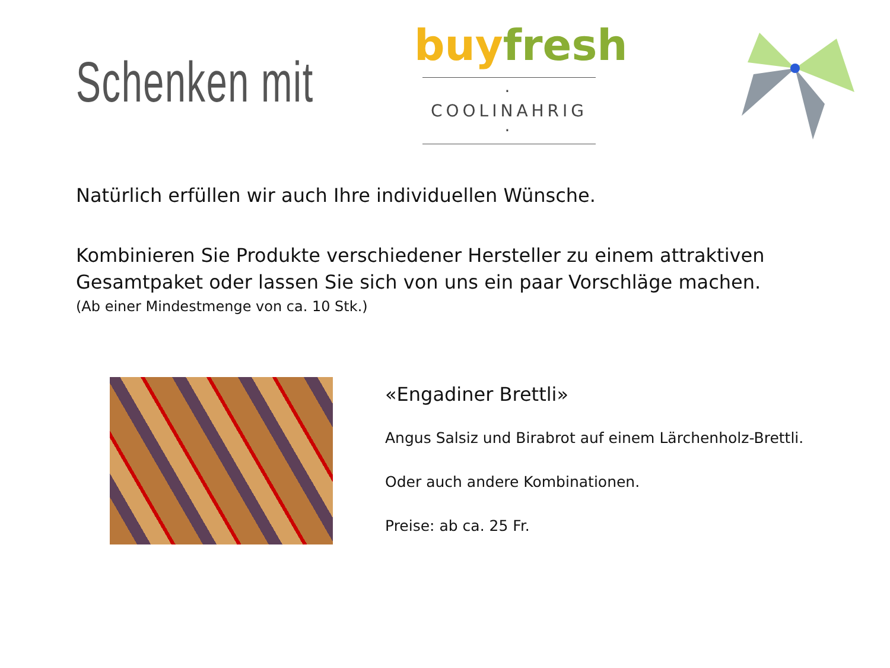Schenken mit
buy fresh
· COOLINAHRIG ·
Natürlich erfüllen wir auch Ihre individuellen Wünsche.
Kombinieren Sie Produkte verschiedener Hersteller zu einem attraktiven Gesamtpaket oder lassen Sie sich von uns ein paar Vorschläge machen.
(Ab einer Mindestmenge von ca. 10 Stk.)
«Engadiner Brettli»
Angus Salsiz und Birabrot auf einem Lärchenholz-Brettli.
Oder auch andere Kombinationen.
Preise: ab ca. 25 Fr.